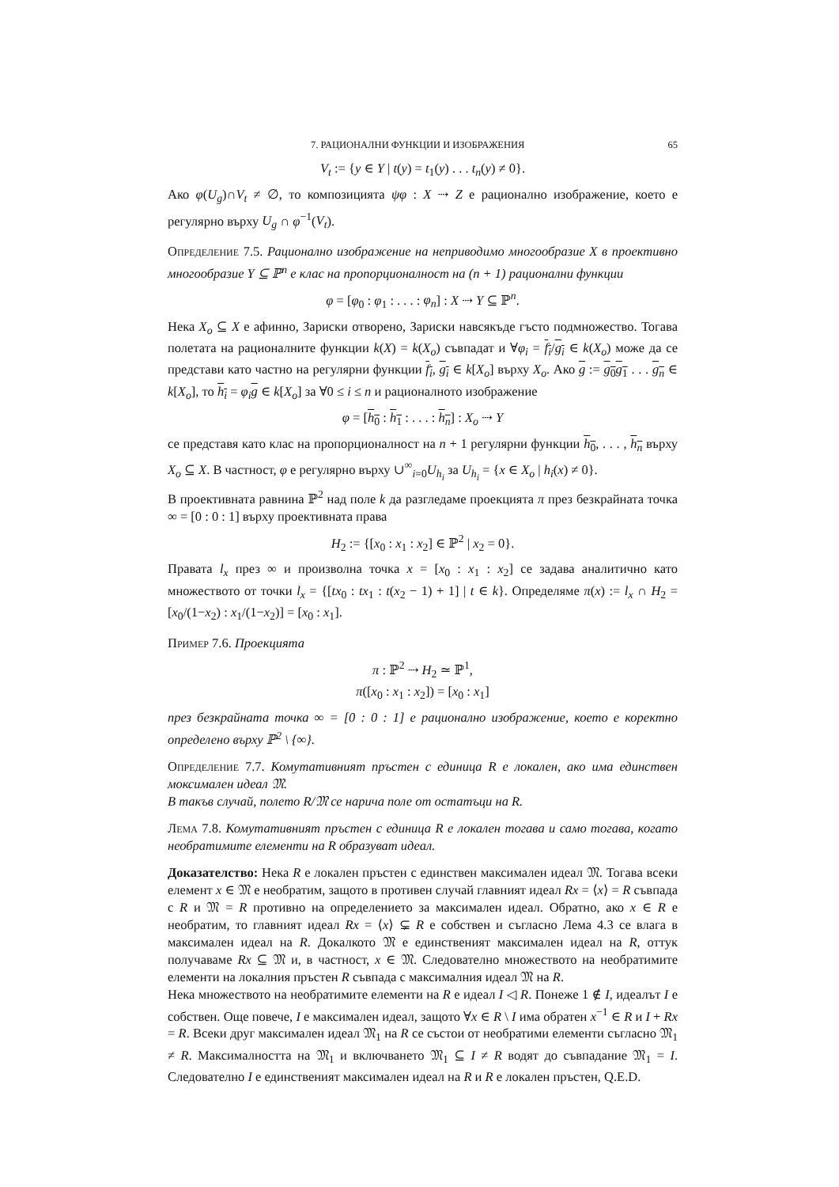7. РАЦИОНАЛНИ ФУНКЦИИ И ИЗОБРАЖЕНИЯ 65
V<sub>t</sub> := {y ∈ Y | t(y) = t<sub>1</sub>(y) . . . t<sub>n</sub>(y) ≠ 0}.
Ако φ(U<sub>g</sub>)∩V<sub>t</sub> ≠ ∅, то композицията ψφ : X ⇢ Z е рационално изображение, което е регулярно върху U<sub>g</sub> ∩ φ<sup>−1</sup>(V<sub>t</sub>).
Определение 7.5. Рационално изображение на неприводимо многообразие X в проективно многообразие Y ⊆ ℙ<sup>n</sup> е клас на пропорционалност на (n + 1) рационални функции
φ = [φ<sub>0</sub> : φ<sub>1</sub> : . . . : φ<sub>n</sub>] : X ⇢ Y ⊆ ℙ<sup>n</sup>.
Нека X<sub>o</sub> ⊆ X е афинно, Зариски отворено, Зариски навсякъде гъсто подмножество. Тогава полетата на рационалните функции k(X) = k(X<sub>o</sub>) съвпадат и ∀φ<sub>i</sub> = f<sub>i</sub>/g<sub>i</sub> ∈ k(X<sub>o</sub>) може да се представи като частно на регулярни функции f<sub>i</sub>, g<sub>i</sub> ∈ k[X<sub>o</sub>] върху X<sub>o</sub>. Ако g := g<sub>0</sub>g<sub>1</sub> . . . g<sub>n</sub> ∈ k[X<sub>o</sub>], то h<sub>i</sub> = φ<sub>i</sub> g ∈ k[X<sub>o</sub>] за ∀0 ≤ i ≤ n и рационалното изображение
φ = [h<sub>0</sub> : h<sub>1</sub> : . . . : h<sub>n</sub>] : X<sub>o</sub> ⇢ Y
се представя като клас на пропорционалност на n + 1 регулярни функции h<sub>0</sub>, . . . , h<sub>n</sub> върху X<sub>o</sub> ⊆ X. В частност, φ е регулярно върху ∪<sup>∞</sup><sub>i=0</sub>U<sub>h<sub>i</sub></sub> за U<sub>h<sub>i</sub></sub> = {x ∈ X<sub>o</sub> | h<sub>i</sub>(x) ≠ 0}.
В проективната равнина ℙ<sup>2</sup> над поле k да разгледаме проекцията π през безкрайната точка ∞ = [0 : 0 : 1] върху проективната права
H<sub>2</sub> := {[x<sub>0</sub> : x<sub>1</sub> : x<sub>2</sub>] ∈ ℙ<sup>2</sup> | x<sub>2</sub> = 0}.
Правата l<sub>x</sub> през ∞ и произволна точка x = [x<sub>0</sub> : x<sub>1</sub> : x<sub>2</sub>] се задава аналитично като множеството от точки l<sub>x</sub> = {[tx<sub>0</sub> : tx<sub>1</sub> : t(x<sub>2</sub> − 1) + 1] | t ∈ k}. Определяме π(x) := l<sub>x</sub> ∩ H<sub>2</sub> = [x<sub>0</sub>/(1−x<sub>2</sub>) : x<sub>1</sub>/(1−x<sub>2</sub>)] = [x<sub>0</sub> : x<sub>1</sub>].
Пример 7.6. Проекцията
π : ℙ<sup>2</sup> ⇢ H<sub>2</sub> ≃ ℙ<sup>1</sup>,
π([x<sub>0</sub> : x<sub>1</sub> : x<sub>2</sub>]) = [x<sub>0</sub> : x<sub>1</sub>]
през безкрайната точка ∞ = [0 : 0 : 1] е рационално изображение, което е коректно определено върху ℙ<sup>2</sup> \ {∞}.
Определение 7.7. Комутативният пръстен с единица R е локален, ако има единствен моксимален идеал 𝔐.
В такъв случай, полето R/𝔐 се нарича поле от остатъци на R.
Лема 7.8. Комутативният пръстен с единица R е локален тогава и само тогава, когато необратимите елементи на R образуват идеал.
Доказателство: Нека R е локален пръстен с единствен максимален идеал 𝔐. Тогава всеки елемент x ∈ 𝔐 е необратим, защото в противен случай главният идеал Rx = ⟨x⟩ = R съвпада с R и 𝔐 = R противно на определението за максимален идеал. Обратно, ако x ∈ R е необратим, то главният идеал Rx = ⟨x⟩ ⊊ R е собствен и съгласно Лема 4.3 се влага в максимален идеал на R. Докалкото 𝔐 е единственият максимален идеал на R, оттук получаваме Rx ⊆ 𝔐 и, в частност, x ∈ 𝔐. Следователно множеството на необратимите елементи на локалния пръстен R съвпада с максималния идеал 𝔐 на R.
Нека множеството на необратимите елементи на R е идеал I ◁ R. Понеже 1 ∉ I, идеалът I е собствен. Още повече, I е максимален идеал, защото ∀x ∈ R \ I има обратен x<sup>−1</sup> ∈ R и I + Rx = R. Всеки друг максимален идеал 𝔐<sub>1</sub> на R се състои от необратими елементи съгласно 𝔐<sub>1</sub> ≠ R. Максималността на 𝔐<sub>1</sub> и включването 𝔐<sub>1</sub> ⊆ I ≠ R водят до съвпадание 𝔐<sub>1</sub> = I. Следователно I е единственият максимален идеал на R и R е локален пръстен, Q.E.D.